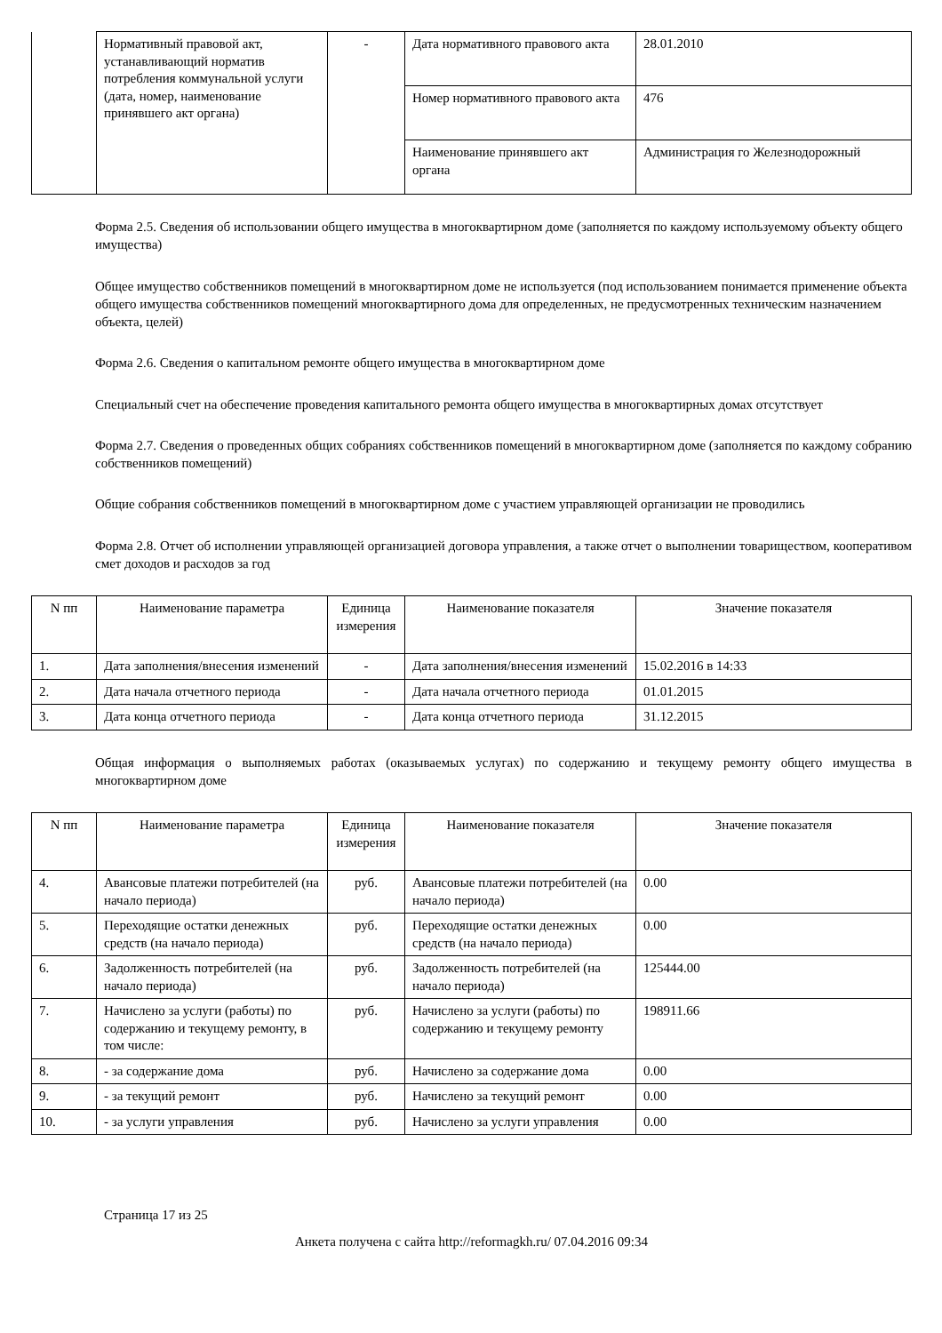| | Нормативный правовой акт, устанавливающий норматив потребления коммунальной услуги (дата, номер, наименование принявшего акт органа) | - | Дата нормативного правового акта | 28.01.2010 |
| | | | Номер нормативного правового акта | 476 |
| | | | Наименование принявшего акт органа | Администрация го Железнодорожный |
Форма 2.5. Сведения об использовании общего имущества в многоквартирном доме (заполняется по каждому используемому объекту общего имущества)
Общее имущество собственников помещений в многоквартирном доме не используется (под использованием понимается применение объекта общего имущества собственников помещений многоквартирного дома для определенных, не предусмотренных техническим назначением объекта, целей)
Форма 2.6. Сведения о капитальном ремонте общего имущества в многоквартирном доме
Специальный счет на обеспечение проведения капитального ремонта общего имущества в многоквартирных домах отсутствует
Форма 2.7. Сведения о проведенных общих собраниях собственников помещений в многоквартирном доме (заполняется по каждому собранию собственников помещений)
Общие собрания собственников помещений в многоквартирном доме с участием управляющей организации не проводились
Форма 2.8. Отчет об исполнении управляющей организацией договора управления, а также отчет о выполнении товариществом, кооперативом смет доходов и расходов за год
| N пп | Наименование параметра | Единица измерения | Наименование показателя | Значение показателя |
| --- | --- | --- | --- | --- |
| 1. | Дата заполнения/внесения изменений | - | Дата заполнения/внесения изменений | 15.02.2016 в 14:33 |
| 2. | Дата начала отчетного периода | - | Дата начала отчетного периода | 01.01.2015 |
| 3. | Дата конца отчетного периода | - | Дата конца отчетного периода | 31.12.2015 |
Общая информация о выполняемых работах (оказываемых услугах) по содержанию и текущему ремонту общего имущества в многоквартирном доме
| N пп | Наименование параметра | Единица измерения | Наименование показателя | Значение показателя |
| --- | --- | --- | --- | --- |
| 4. | Авансовые платежи потребителей (на начало периода) | руб. | Авансовые платежи потребителей (на начало периода) | 0.00 |
| 5. | Переходящие остатки денежных средств (на начало периода) | руб. | Переходящие остатки денежных средств (на начало периода) | 0.00 |
| 6. | Задолженность потребителей (на начало периода) | руб. | Задолженность потребителей (на начало периода) | 125444.00 |
| 7. | Начислено за услуги (работы) по содержанию и текущему ремонту, в том числе: | руб. | Начислено за услуги (работы) по содержанию и текущему ремонту | 198911.66 |
| 8. | - за содержание дома | руб. | Начислено за содержание дома | 0.00 |
| 9. | - за текущий ремонт | руб. | Начислено за текущий ремонт | 0.00 |
| 10. | - за услуги управления | руб. | Начислено за услуги управления | 0.00 |
Страница 17 из 25
Анкета получена с сайта http://reformagkh.ru/ 07.04.2016 09:34